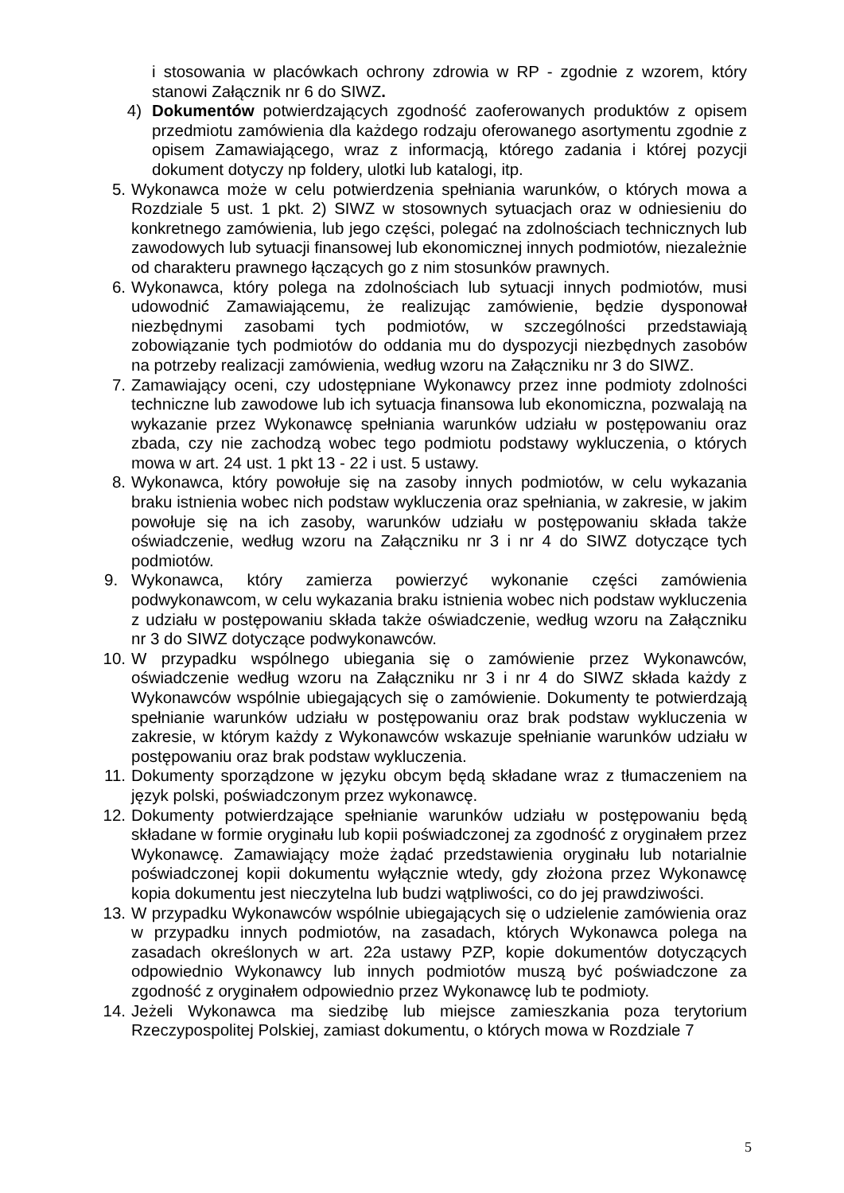i stosowania w placówkach ochrony zdrowia w RP - zgodnie z wzorem, który stanowi Załącznik nr 6 do SIWZ.
4) Dokumentów potwierdzających zgodność zaoferowanych produktów z opisem przedmiotu zamówienia dla każdego rodzaju oferowanego asortymentu zgodnie z opisem Zamawiającego, wraz z informacją, którego zadania i której pozycji dokument dotyczy np foldery, ulotki lub katalogi, itp.
5. Wykonawca może w celu potwierdzenia spełniania warunków, o których mowa a Rozdziale 5 ust. 1 pkt. 2) SIWZ w stosownych sytuacjach oraz w odniesieniu do konkretnego zamówienia, lub jego części, polegać na zdolnościach technicznych lub zawodowych lub sytuacji finansowej lub ekonomicznej innych podmiotów, niezależnie od charakteru prawnego łączących go z nim stosunków prawnych.
6. Wykonawca, który polega na zdolnościach lub sytuacji innych podmiotów, musi udowodnić Zamawiającemu, że realizując zamówienie, będzie dysponował niezbędnymi zasobami tych podmiotów, w szczególności przedstawiają zobowiązanie tych podmiotów do oddania mu do dyspozycji niezbędnych zasobów na potrzeby realizacji zamówienia, według wzoru na Załączniku nr 3 do SIWZ.
7. Zamawiający oceni, czy udostępniane Wykonawcy przez inne podmioty zdolności techniczne lub zawodowe lub ich sytuacja finansowa lub ekonomiczna, pozwalają na wykazanie przez Wykonawcę spełniania warunków udziału w postępowaniu oraz zbada, czy nie zachodzą wobec tego podmiotu podstawy wykluczenia, o których mowa w art. 24 ust. 1 pkt 13 - 22 i ust. 5 ustawy.
8. Wykonawca, który powołuje się na zasoby innych podmiotów, w celu wykazania braku istnienia wobec nich podstaw wykluczenia oraz spełniania, w zakresie, w jakim powołuje się na ich zasoby, warunków udziału w postępowaniu składa także oświadczenie, według wzoru na Załączniku nr 3 i nr 4 do SIWZ dotyczące tych podmiotów.
9. Wykonawca, który zamierza powierzyć wykonanie części zamówienia podwykonawcom, w celu wykazania braku istnienia wobec nich podstaw wykluczenia z udziału w postępowaniu składa także oświadczenie, według wzoru na Załączniku nr 3 do SIWZ dotyczące podwykonawców.
10. W przypadku wspólnego ubiegania się o zamówienie przez Wykonawców, oświadczenie według wzoru na Załączniku nr 3 i nr 4 do SIWZ składa każdy z Wykonawców wspólnie ubiegających się o zamówienie. Dokumenty te potwierdzają spełnianie warunków udziału w postępowaniu oraz brak podstaw wykluczenia w zakresie, w którym każdy z Wykonawców wskazuje spełnianie warunków udziału w postępowaniu oraz brak podstaw wykluczenia.
11. Dokumenty sporządzone w języku obcym będą składane wraz z tłumaczeniem na język polski, poświadczonym przez wykonawcę.
12. Dokumenty potwierdzające spełnianie warunków udziału w postępowaniu będą składane w formie oryginału lub kopii poświadczonej za zgodność z oryginałem przez Wykonawcę. Zamawiający może żądać przedstawienia oryginału lub notarialnie poświadczonej kopii dokumentu wyłącznie wtedy, gdy złożona przez Wykonawcę kopia dokumentu jest nieczytelna lub budzi wątpliwości, co do jej prawdziwości.
13. W przypadku Wykonawców wspólnie ubiegających się o udzielenie zamówienia oraz w przypadku innych podmiotów, na zasadach, których Wykonawca polega na zasadach określonych w art. 22a ustawy PZP, kopie dokumentów dotyczących odpowiednio Wykonawcy lub innych podmiotów muszą być poświadczone za zgodność z oryginałem odpowiednio przez Wykonawcę lub te podmioty.
14. Jeżeli Wykonawca ma siedzibę lub miejsce zamieszkania poza terytorium Rzeczypospolitej Polskiej, zamiast dokumentu, o których mowa w Rozdziale 7
5